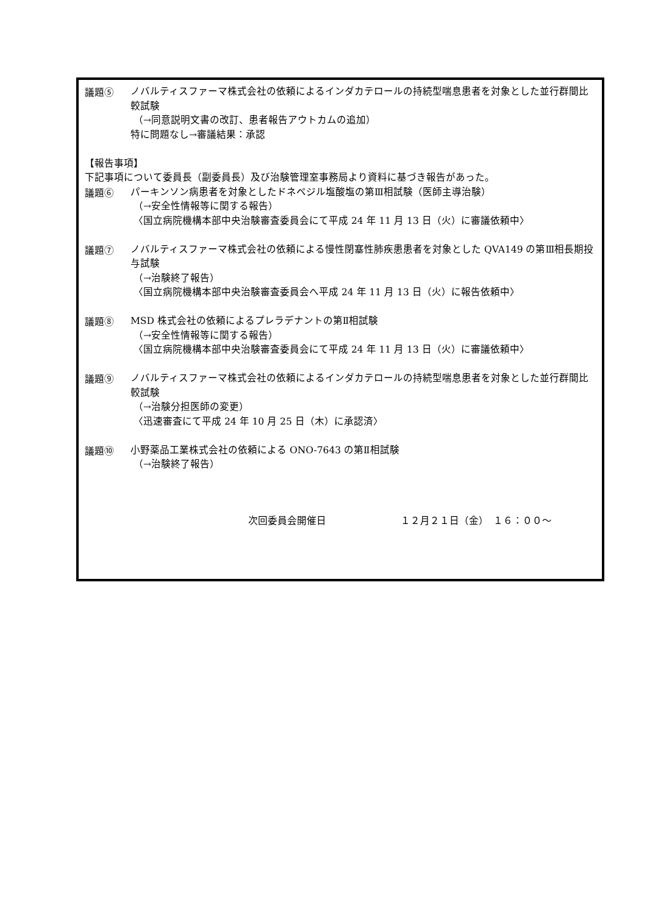議題⑤
ノバルティスファーマ株式会社の依頼によるインダカテロールの持続型喘息患者を対象とした並行群間比較試験
（→同意説明文書の改訂、患者報告アウトカムの追加）
特に問題なし→審議結果：承認
【報告事項】
下記事項について委員長（副委員長）及び治験管理室事務局より資料に基づき報告があった。
議題⑥
パーキンソン病患者を対象としたドネペジル塩酸塩の第Ⅲ相試験（医師主導治験）
（→安全性情報等に関する報告）
〈国立病院機構本部中央治験審査委員会にて平成 24 年 11 月 13 日（火）に審議依頼中〉
議題⑦
ノバルティスファーマ株式会社の依頼による慢性閉塞性肺疾患患者を対象とした QVA149 の第Ⅲ相長期投与試験
（→治験終了報告）
〈国立病院機構本部中央治験審査委員会へ平成 24 年 11 月 13 日（火）に報告依頼中〉
議題⑧
MSD 株式会社の依頼によるプレラデナントの第Ⅱ相試験
（→安全性情報等に関する報告）
〈国立病院機構本部中央治験審査委員会にて平成 24 年 11 月 13 日（火）に審議依頼中〉
議題⑨
ノバルティスファーマ株式会社の依頼によるインダカテロールの持続型喘息患者を対象とした並行群間比較試験
（→治験分担医師の変更）
〈迅速審査にて平成 24 年 10 月 25 日（木）に承認済〉
議題⑩
小野薬品工業株式会社の依頼による ONO-7643 の第Ⅱ相試験
（→治験終了報告）
次回委員会開催日 １２月２１日（金）　１６：００～